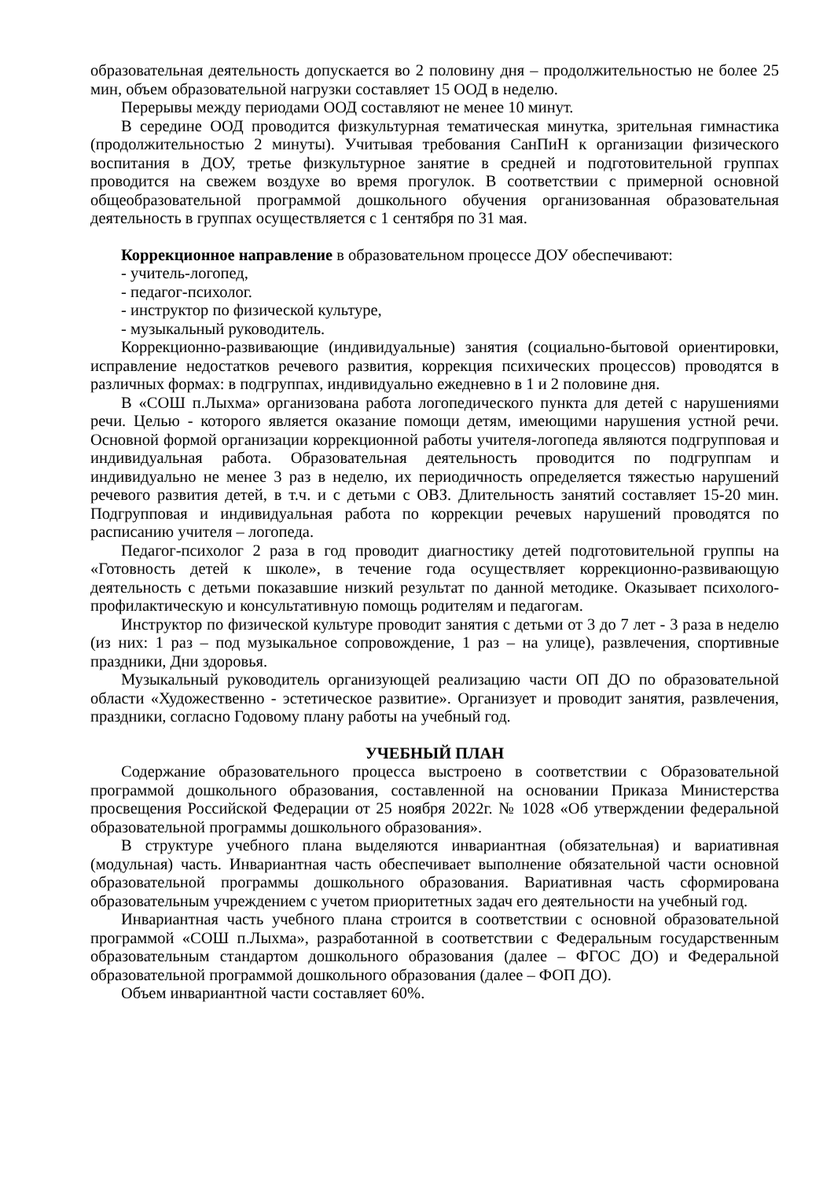образовательная деятельность допускается во 2 половину дня – продолжительностью не более 25 мин, объем образовательной нагрузки составляет 15 ООД в неделю.
Перерывы между периодами ООД составляют не менее 10 минут.
В середине ООД проводится физкультурная тематическая минутка, зрительная гимнастика (продолжительностью 2 минуты). Учитывая требования СанПиН к организации физического воспитания в ДОУ, третье физкультурное занятие в средней и подготовительной группах проводится на свежем воздухе во время прогулок. В соответствии с примерной основной общеобразовательной программой дошкольного обучения организованная образовательная деятельность в группах осуществляется с 1 сентября по 31 мая.
Коррекционное направление в образовательном процессе ДОУ обеспечивают:
- учитель-логопед,
- педагог-психолог.
- инструктор по физической культуре,
- музыкальный руководитель.
Коррекционно-развивающие (индивидуальные) занятия (социально-бытовой ориентировки, исправление недостатков речевого развития, коррекция психических процессов) проводятся в различных формах: в подгруппах, индивидуально ежедневно в 1 и 2 половине дня.
В «СОШ п.Лыхма» организована работа логопедического пункта для детей с нарушениями речи. Целью - которого является оказание помощи детям, имеющими нарушения устной речи. Основной формой организации коррекционной работы учителя-логопеда являются подгрупповая и индивидуальная работа. Образовательная деятельность проводится по подгруппам и индивидуально не менее 3 раз в неделю, их периодичность определяется тяжестью нарушений речевого развития детей, в т.ч. и с детьми с ОВЗ. Длительность занятий составляет 15-20 мин. Подгрупповая и индивидуальная работа по коррекции речевых нарушений проводятся по расписанию учителя – логопеда.
Педагог-психолог 2 раза в год проводит диагностику детей подготовительной группы на «Готовность детей к школе», в течение года осуществляет коррекционно-развивающую деятельность с детьми показавшие низкий результат по данной методике. Оказывает психолого-профилактическую и консультативную помощь родителям и педагогам.
Инструктор по физической культуре проводит занятия с детьми от 3 до 7 лет - 3 раза в неделю (из них: 1 раз – под музыкальное сопровождение, 1 раз – на улице), развлечения, спортивные праздники, Дни здоровья.
Музыкальный руководитель организующей реализацию части ОП ДО по образовательной области «Художественно - эстетическое развитие». Организует и проводит занятия, развлечения, праздники, согласно Годовому плану работы на учебный год.
УЧЕБНЫЙ ПЛАН
Содержание образовательного процесса выстроено в соответствии с Образовательной программой дошкольного образования, составленной на основании Приказа Министерства просвещения Российской Федерации от 25 ноября 2022г. № 1028 «Об утверждении федеральной образовательной программы дошкольного образования».
В структуре учебного плана выделяются инвариантная (обязательная) и вариативная (модульная) часть. Инвариантная часть обеспечивает выполнение обязательной части основной образовательной программы дошкольного образования. Вариативная часть сформирована образовательным учреждением с учетом приоритетных задач его деятельности на учебный год.
Инвариантная часть учебного плана строится в соответствии с основной образовательной программой «СОШ п.Лыхма», разработанной в соответствии с Федеральным государственным образовательным стандартом дошкольного образования (далее – ФГОС ДО) и Федеральной образовательной программой дошкольного образования (далее – ФОП ДО).
Объем инвариантной части составляет 60%.